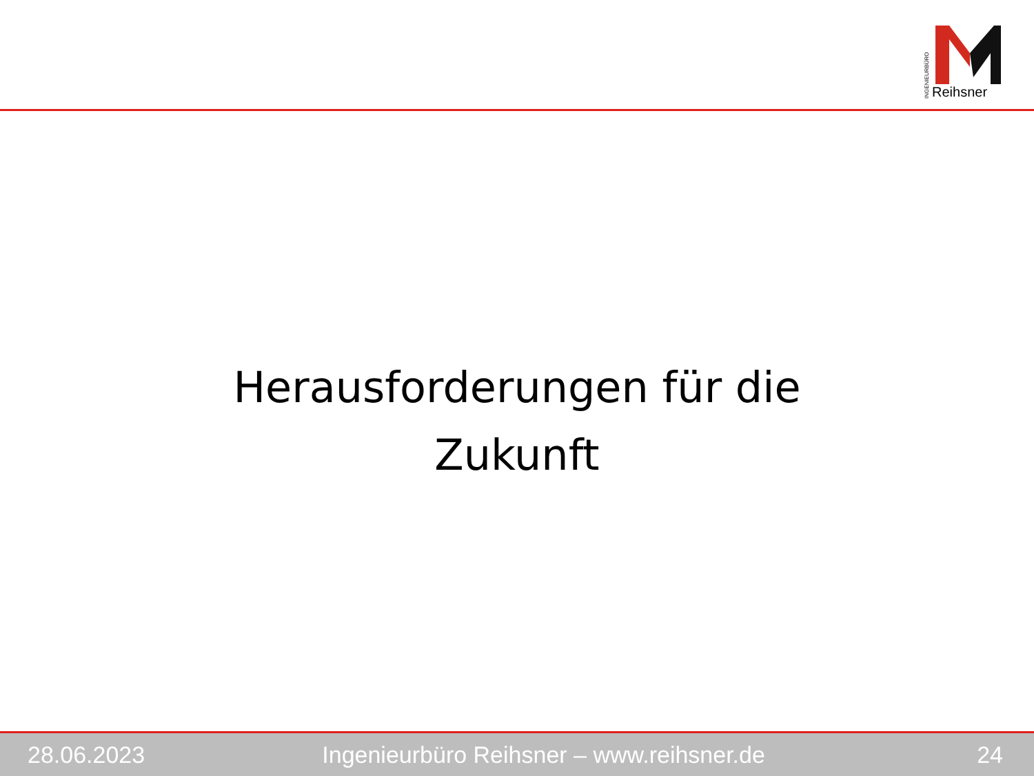INGENIEURBÜRO
Reihsner
Herausforderungen für die
Zukunft
28.06.2023 Ingenieurbüro Reihsner – www.reihsner.de 24